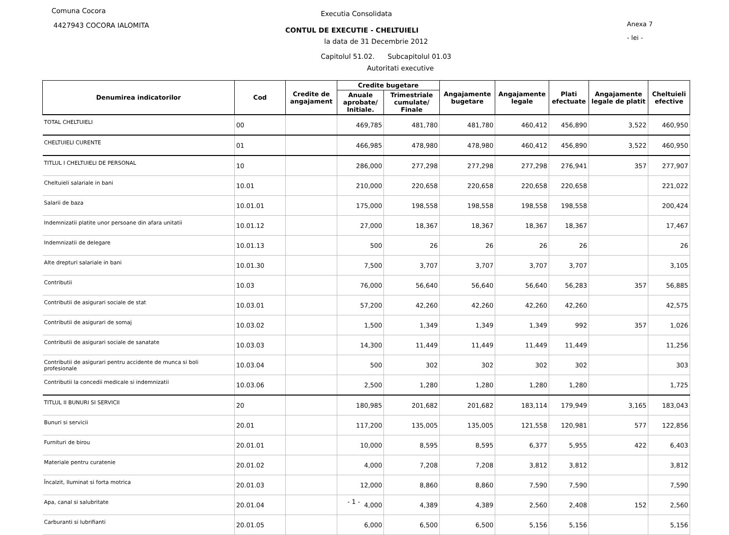Comuna Cocora
4427943 COCORA IALOMITA
Executia Consolidata
CONTUL DE EXECUTIE - CHELTUIELI
la data de 31 Decembrie 2012
Anexa 7
- lei -
Capitolul 51.02. Subcapitolul 01.03
Autoritati executive
| Denumirea indicatorilor | Cod | Credite de angajament | Credite bugetare | | Angajamente bugetare | Angajamente legale | Plati efectuate | Angajamente legale de platit | Cheltuieli efective |
| --- | --- | --- | --- | --- | --- | --- | --- | --- | --- |
| | | | Anuale aprobate/ Initiale. | Trimestriale cumulate/ Finale | | | | | |
| TOTAL CHELTUIELI | 00 | | 469,785 | 481,780 | 481,780 | 460,412 | 456,890 | 3,522 | 460,950 |
| CHELTUIELI CURENTE | 01 | | 466,985 | 478,980 | 478,980 | 460,412 | 456,890 | 3,522 | 460,950 |
| TITLUL I CHELTUIELI DE PERSONAL | 10 | | 286,000 | 277,298 | 277,298 | 277,298 | 276,941 | 357 | 277,907 |
| Cheltuieli salariale in bani | 10.01 | | 210,000 | 220,658 | 220,658 | 220,658 | 220,658 | | 221,022 |
| Salarii de baza | 10.01.01 | | 175,000 | 198,558 | 198,558 | 198,558 | 198,558 | | 200,424 |
| Indemnizatii platite unor persoane din afara unitatii | 10.01.12 | | 27,000 | 18,367 | 18,367 | 18,367 | 18,367 | | 17,467 |
| Indemnizatii de delegare | 10.01.13 | | 500 | 26 | 26 | 26 | 26 | | 26 |
| Alte drepturi salariale in bani | 10.01.30 | | 7,500 | 3,707 | 3,707 | 3,707 | 3,707 | | 3,105 |
| Contributii | 10.03 | | 76,000 | 56,640 | 56,640 | 56,640 | 56,283 | 357 | 56,885 |
| Contributii de asigurari sociale de stat | 10.03.01 | | 57,200 | 42,260 | 42,260 | 42,260 | 42,260 | | 42,575 |
| Contributii de asigurari de somaj | 10.03.02 | | 1,500 | 1,349 | 1,349 | 1,349 | 992 | 357 | 1,026 |
| Contributii de asigurari sociale de sanatate | 10.03.03 | | 14,300 | 11,449 | 11,449 | 11,449 | 11,449 | | 11,256 |
| Contributii de asigurari pentru accidente de munca si boli profesionale | 10.03.04 | | 500 | 302 | 302 | 302 | 302 | | 303 |
| Contributii la concedii medicale si indemnizatii | 10.03.06 | | 2,500 | 1,280 | 1,280 | 1,280 | 1,280 | | 1,725 |
| TITLUL II BUNURI SI SERVICII | 20 | | 180,985 | 201,682 | 201,682 | 183,114 | 179,949 | 3,165 | 183,043 |
| Bunuri si servicii | 20.01 | | 117,200 | 135,005 | 135,005 | 121,558 | 120,981 | 577 | 122,856 |
| Furnituri de birou | 20.01.01 | | 10,000 | 8,595 | 8,595 | 6,377 | 5,955 | 422 | 6,403 |
| Materiale pentru curatenie | 20.01.02 | | 4,000 | 7,208 | 7,208 | 3,812 | 3,812 | | 3,812 |
| Încalzit, Iluminat si forta motrica | 20.01.03 | | 12,000 | 8,860 | 8,860 | 7,590 | 7,590 | | 7,590 |
| Apa, canal si salubritate | 20.01.04 | | 4,000 | 4,389 | 4,389 | 2,560 | 2,408 | 152 | 2,560 |
| Carburanti si lubrifianti | 20.01.05 | | 6,000 | 6,500 | 6,500 | 5,156 | 5,156 | | 5,156 |
- 1 -